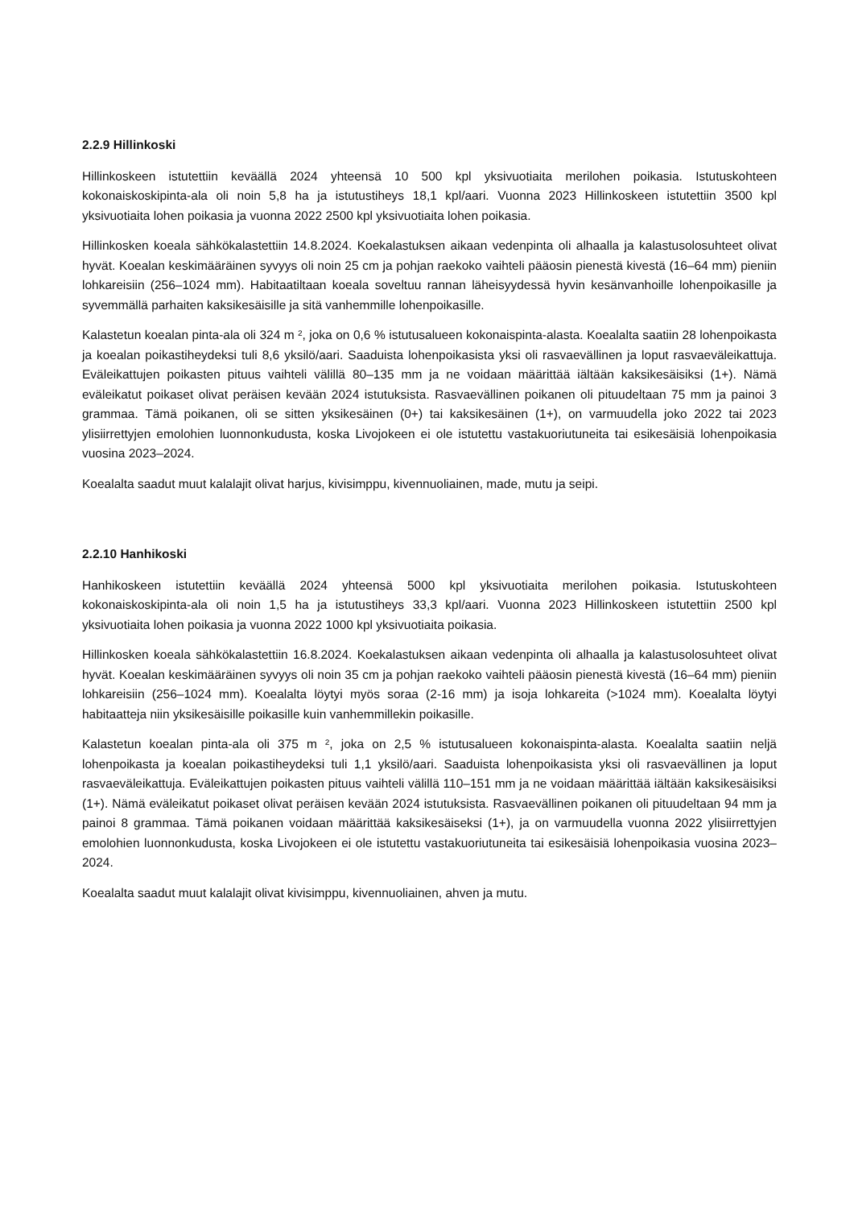2.2.9 Hillinkoski
Hillinkoskeen istutettiin keväällä 2024 yhteensä 10 500 kpl yksivuotiaita merilohen poikasia. Istutuskohteen kokonaiskoskipinta-ala oli noin 5,8 ha ja istutustiheys 18,1 kpl/aari. Vuonna 2023 Hillinkoskeen istutettiin 3500 kpl yksivuotiaita lohen poikasia ja vuonna 2022 2500 kpl yksivuotiaita lohen poikasia.
Hillinkosken koeala sähkökalastettiin 14.8.2024. Koekalastuksen aikaan vedenpinta oli alhaalla ja kalastusolosuhteet olivat hyvät. Koealan keskimääräinen syvyys oli noin 25 cm ja pohjan raekoko vaihteli pääosin pienestä kivestä (16–64 mm) pieniin lohkareisiin (256–1024 mm). Habitaatiltaan koeala soveltuu rannan läheisyydessä hyvin kesänvanhoille lohenpoikasille ja syvemmällä parhaiten kaksikesäisille ja sitä vanhemmille lohenpoikasille.
Kalastetun koealan pinta-ala oli 324 m ², joka on 0,6 % istutusalueen kokonaispinta-alasta. Koealalta saatiin 28 lohenpoikasta ja koealan poikastiheydeksi tuli 8,6 yksilö/aari. Saaduista lohenpoikasista yksi oli rasvaevällinen ja loput rasvaeväleikattuja. Eväleikattujen poikasten pituus vaihteli välillä 80–135 mm ja ne voidaan määrittää iältään kaksikesäisiksi (1+). Nämä eväleikatut poikaset olivat peräisen kevään 2024 istutuksista. Rasvaevällinen poikanen oli pituudeltaan 75 mm ja painoi 3 grammaa. Tämä poikanen, oli se sitten yksikesäinen (0+) tai kaksikesäinen (1+), on varmuudella joko 2022 tai 2023 ylisiirrettyjen emolohien luonnonkudusta, koska Livojokeen ei ole istutettu vastakuoriutuneita tai esikesäisiä lohenpoikasia vuosina 2023–2024.
Koealalta saadut muut kalalajit olivat harjus, kivisimppu, kivennuoliainen, made, mutu ja seipi.
2.2.10 Hanhikoski
Hanhikoskeen istutettiin keväällä 2024 yhteensä 5000 kpl yksivuotiaita merilohen poikasia. Istutuskohteen kokonaiskoskipinta-ala oli noin 1,5 ha ja istutustiheys 33,3 kpl/aari. Vuonna 2023 Hillinkoskeen istutettiin 2500 kpl yksivuotiaita lohen poikasia ja vuonna 2022 1000 kpl yksivuotiaita poikasia.
Hillinkosken koeala sähkökalastettiin 16.8.2024. Koekalastuksen aikaan vedenpinta oli alhaalla ja kalastusolosuhteet olivat hyvät. Koealan keskimääräinen syvyys oli noin 35 cm ja pohjan raekoko vaihteli pääosin pienestä kivestä (16–64 mm) pieniin lohkareisiin (256–1024 mm). Koealalta löytyi myös soraa (2-16 mm) ja isoja lohkareita (>1024 mm). Koealalta löytyi habitaatteja niin yksikesäisille poikasille kuin vanhemmillekin poikasille.
Kalastetun koealan pinta-ala oli 375 m ², joka on 2,5 % istutusalueen kokonaispinta-alasta. Koealalta saatiin neljä lohenpoikasta ja koealan poikastiheydeksi tuli 1,1 yksilö/aari. Saaduista lohenpoikasista yksi oli rasvaevällinen ja loput rasvaeväleikattuja. Eväleikattujen poikasten pituus vaihteli välillä 110–151 mm ja ne voidaan määrittää iältään kaksikesäisiksi (1+). Nämä eväleikatut poikaset olivat peräisen kevään 2024 istutuksista. Rasvaevällinen poikanen oli pituudeltaan 94 mm ja painoi 8 grammaa. Tämä poikanen voidaan määrittää kaksikesäiseksi (1+), ja on varmuudella vuonna 2022 ylisiirrettyjen emolohien luonnonkudusta, koska Livojokeen ei ole istutettu vastakuoriutuneita tai esikesäisiä lohenpoikasia vuosina 2023–2024.
Koealalta saadut muut kalalajit olivat kivisimppu, kivennuoliainen, ahven ja mutu.